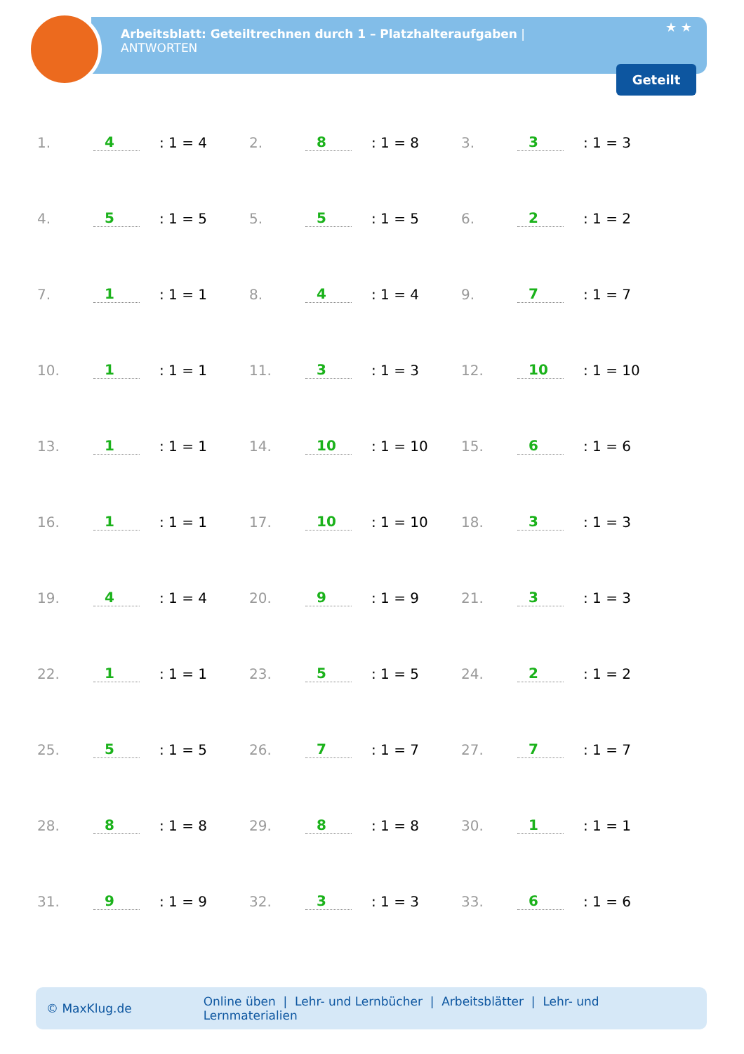Arbeitsblatt: Geteiltrechnen durch 1 – Platzhalteraufgaben |
ANTWORTEN
★ ★
Geteilt
1. 4: 1 = 4
2. 8: 1 = 8
3. 3: 1 = 3
4. 5: 1 = 5
5. 5: 1 = 5
6. 2: 1 = 2
7. 1: 1 = 1
8. 4: 1 = 4
9. 7: 1 = 7
10. 1: 1 = 1
11. 3: 1 = 3
12. 10: 1 = 10
13. 1: 1 = 1
14. 10: 1 = 10
15. 6: 1 = 6
16. 1: 1 = 1
17. 10: 1 = 10
18. 3: 1 = 3
19. 4: 1 = 4
20. 9: 1 = 9
21. 3: 1 = 3
22. 1: 1 = 1
23. 5: 1 = 5
24. 2: 1 = 2
25. 5: 1 = 5
26. 7: 1 = 7
27. 7: 1 = 7
28. 8: 1 = 8
29. 8: 1 = 8
30. 1: 1 = 1
31. 9: 1 = 9
32. 3: 1 = 3
33. 6: 1 = 6
© MaxKlug.de Online üben | Lehr- und Lernbücher | Arbeitsblätter | Lehr- und Lernmaterialien